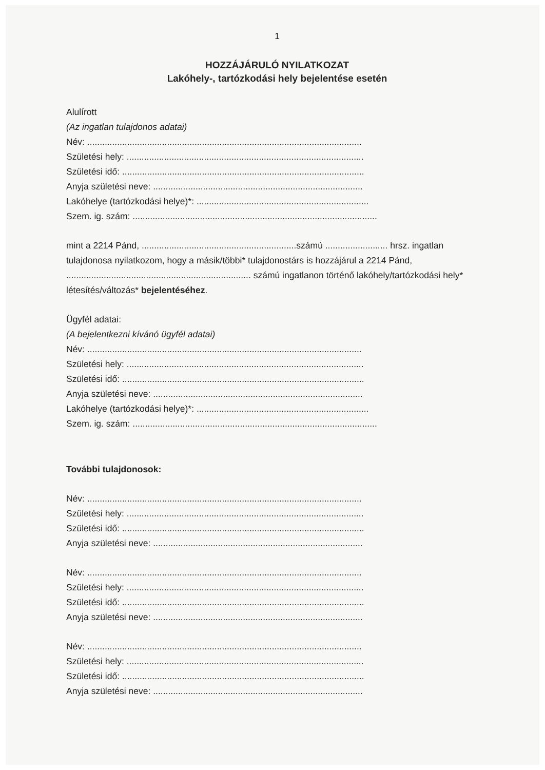1
HOZZÁJÁRULÓ NYILATKOZAT
Lakóhely-, tartózkodási hely bejelentése esetén
Alulírott
(Az ingatlan tulajdonos adatai)
Név: ..............................................................................................................
Születési hely: ...............................................................................................
Születési idő: .................................................................................................
Anyja születési neve: ....................................................................................
Lakóhelye (tartózkodási helye)*: .....................................................................
Szem. ig. szám: ..................................................................................................
mint a 2214 Pánd, ..............................................................számú ......................... hrsz. ingatlan tulajdonosa nyilatkozom, hogy a másik/többi* tulajdonostárs is hozzájárul a 2214 Pánd, .......................................................................... számú ingatlanon történő lakóhely/tartózkodási hely* létesítés/változás* bejelentéséhez.
Ügyfél adatai:
(A bejelentkezni kívánó ügyfél adatai)
Név: ..............................................................................................................
Születési hely: ...............................................................................................
Születési idő: .................................................................................................
Anyja születési neve: ....................................................................................
Lakóhelye (tartózkodási helye)*: .....................................................................
Szem. ig. szám: ..................................................................................................
További tulajdonosok:
Név: ..............................................................................................................
Születési hely: ...............................................................................................
Születési idő: .................................................................................................
Anyja születési neve: ....................................................................................
Név: ..............................................................................................................
Születési hely: ...............................................................................................
Születési idő: .................................................................................................
Anyja születési neve: ....................................................................................
Név: ..............................................................................................................
Születési hely: ...............................................................................................
Születési idő: .................................................................................................
Anyja születési neve: ....................................................................................